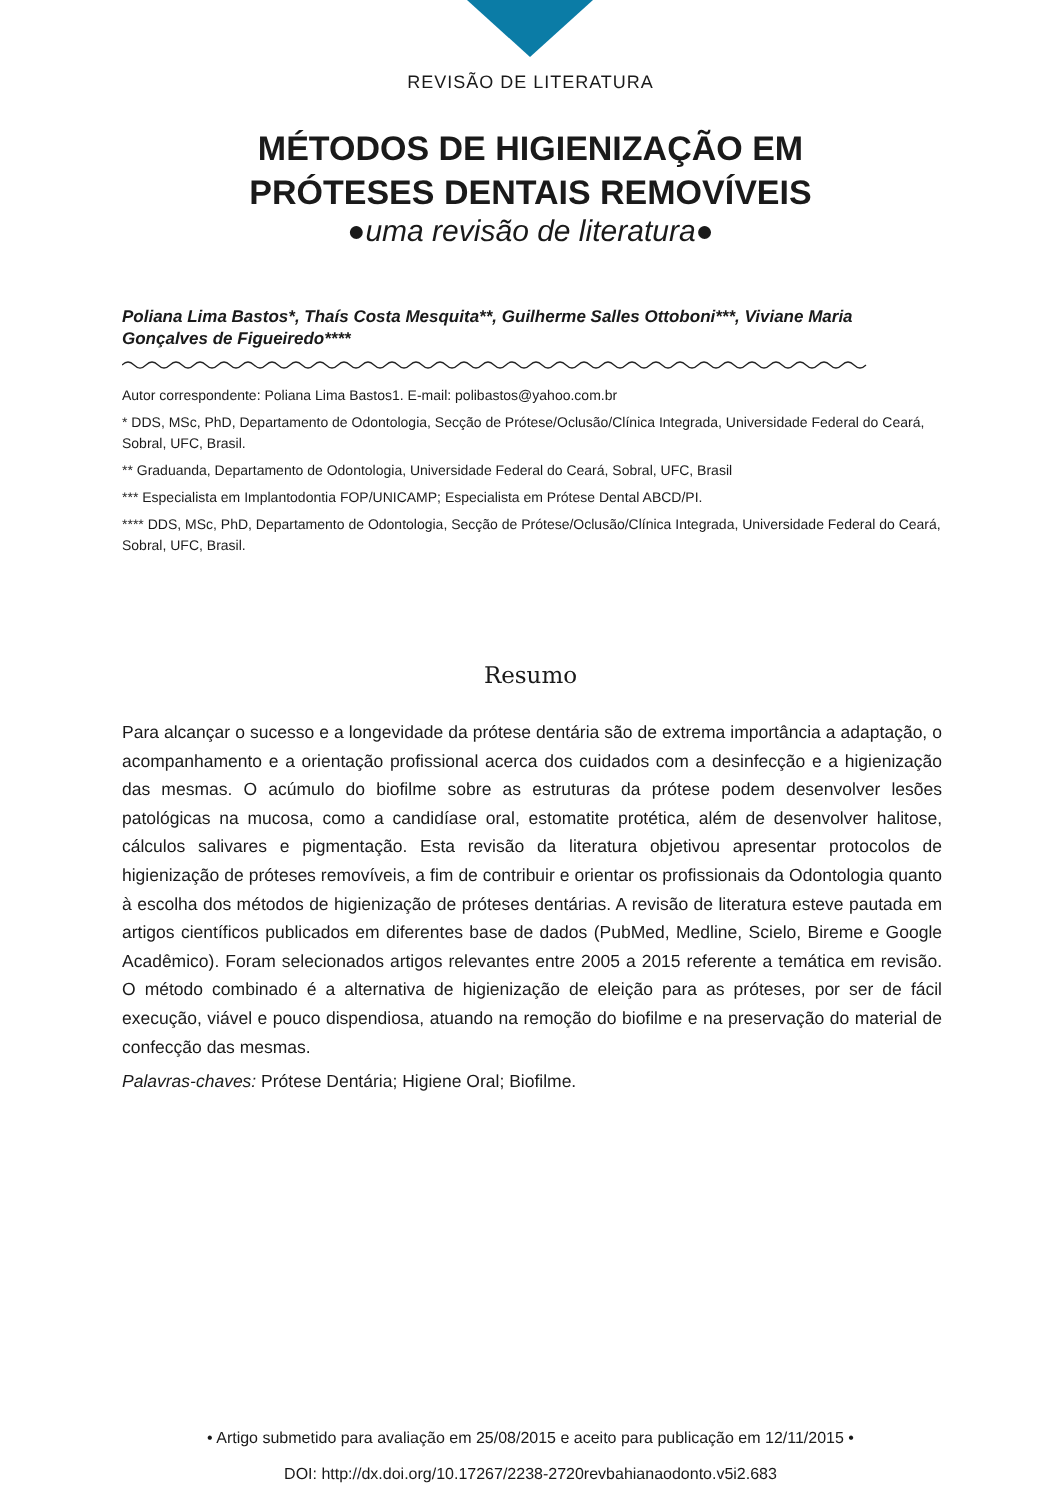REVISÃO DE LITERATURA
MÉTODOS DE HIGIENIZAÇÃO EM
PRÓTESES DENTAIS REMOVÍVEIS
●uma revisão de literatura●
Poliana Lima Bastos*, Thaís Costa Mesquita**, Guilherme Salles Ottoboni***, Viviane Maria Gonçalves de Figueiredo****
Autor correspondente: Poliana Lima Bastos1. E-mail: polibastos@yahoo.com.br
* DDS, MSc, PhD, Departamento de Odontologia, Secção de Prótese/Oclusão/Clínica Integrada, Universidade Federal do Ceará, Sobral, UFC, Brasil.
** Graduanda, Departamento de Odontologia, Universidade Federal do Ceará, Sobral, UFC, Brasil
*** Especialista em Implantodontia FOP/UNICAMP; Especialista em Prótese Dental ABCD/PI.
**** DDS, MSc, PhD, Departamento de Odontologia, Secção de Prótese/Oclusão/Clínica Integrada, Universidade Federal do Ceará, Sobral, UFC, Brasil.
Resumo
Para alcançar o sucesso e a longevidade da prótese dentária são de extrema importância a adaptação, o acompanhamento e a orientação profissional acerca dos cuidados com a desinfecção e a higienização das mesmas. O acúmulo do biofilme sobre as estruturas da prótese podem desenvolver lesões patológicas na mucosa, como a candidíase oral, estomatite protética, além de desenvolver halitose, cálculos salivares e pigmentação. Esta revisão da literatura objetivou apresentar protocolos de higienização de próteses removíveis, a fim de contribuir e orientar os profissionais da Odontologia quanto à escolha dos métodos de higienização de próteses dentárias. A revisão de literatura esteve pautada em artigos científicos publicados em diferentes base de dados (PubMed, Medline, Scielo, Bireme e Google Acadêmico). Foram selecionados artigos relevantes entre 2005 a 2015 referente a temática em revisão. O método combinado é a alternativa de higienização de eleição para as próteses, por ser de fácil execução, viável e pouco dispendiosa, atuando na remoção do biofilme e na preservação do material de confecção das mesmas.
Palavras-chaves: Prótese Dentária; Higiene Oral; Biofilme.
• Artigo submetido para avaliação em 25/08/2015 e aceito para publicação em 12/11/2015 •
DOI: http://dx.doi.org/10.17267/2238-2720revbahianaodonto.v5i2.683